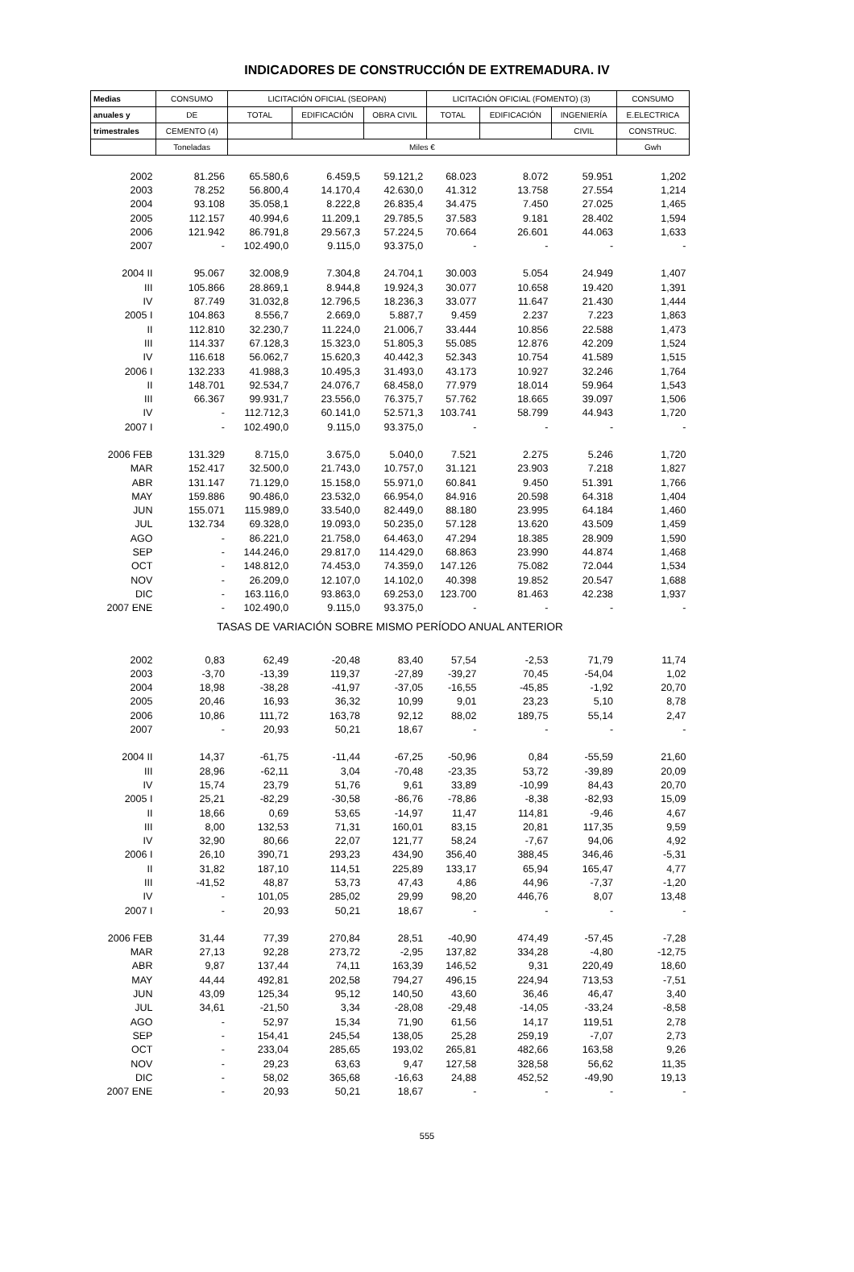INDICADORES DE CONSTRUCCIÓN DE EXTREMADURA. IV
| Medias | CONSUMO | LICITACIÓN OFICIAL (SEOPAN) | | | LICITACIÓN OFICIAL (FOMENTO) (3) | | | CONSUMO |
| --- | --- | --- | --- | --- | --- | --- | --- | --- |
| anuales y | DE | TOTAL | EDIFICACIÓN | OBRA CIVIL | TOTAL | EDIFICACIÓN | INGENIERÍA | E.ELECTRICA |
| trimestrales | CEMENTO (4) | | | | | | CIVIL | CONSTRUC. |
| | Toneladas | Miles € | | | | | | Gwh |
| 2002 | 81.256 | 65.580,6 | 6.459,5 | 59.121,2 | 68.023 | 8.072 | 59.951 | 1,202 |
| 2003 | 78.252 | 56.800,4 | 14.170,4 | 42.630,0 | 41.312 | 13.758 | 27.554 | 1,214 |
| 2004 | 93.108 | 35.058,1 | 8.222,8 | 26.835,4 | 34.475 | 7.450 | 27.025 | 1,465 |
| 2005 | 112.157 | 40.994,6 | 11.209,1 | 29.785,5 | 37.583 | 9.181 | 28.402 | 1,594 |
| 2006 | 121.942 | 86.791,8 | 29.567,3 | 57.224,5 | 70.664 | 26.601 | 44.063 | 1,633 |
| 2007 | - | 102.490,0 | 9.115,0 | 93.375,0 | - | - | - | - |
| 2004 II | 95.067 | 32.008,9 | 7.304,8 | 24.704,1 | 30.003 | 5.054 | 24.949 | 1,407 |
| III | 105.866 | 28.869,1 | 8.944,8 | 19.924,3 | 30.077 | 10.658 | 19.420 | 1,391 |
| IV | 87.749 | 31.032,8 | 12.796,5 | 18.236,3 | 33.077 | 11.647 | 21.430 | 1,444 |
| 2005 I | 104.863 | 8.556,7 | 2.669,0 | 5.887,7 | 9.459 | 2.237 | 7.223 | 1,863 |
| II | 112.810 | 32.230,7 | 11.224,0 | 21.006,7 | 33.444 | 10.856 | 22.588 | 1,473 |
| III | 114.337 | 67.128,3 | 15.323,0 | 51.805,3 | 55.085 | 12.876 | 42.209 | 1,524 |
| IV | 116.618 | 56.062,7 | 15.620,3 | 40.442,3 | 52.343 | 10.754 | 41.589 | 1,515 |
| 2006 I | 132.233 | 41.988,3 | 10.495,3 | 31.493,0 | 43.173 | 10.927 | 32.246 | 1,764 |
| II | 148.701 | 92.534,7 | 24.076,7 | 68.458,0 | 77.979 | 18.014 | 59.964 | 1,543 |
| III | 66.367 | 99.931,7 | 23.556,0 | 76.375,7 | 57.762 | 18.665 | 39.097 | 1,506 |
| IV | - | 112.712,3 | 60.141,0 | 52.571,3 | 103.741 | 58.799 | 44.943 | 1,720 |
| 2007 I | - | 102.490,0 | 9.115,0 | 93.375,0 | - | - | - | - |
| 2006 FEB | 131.329 | 8.715,0 | 3.675,0 | 5.040,0 | 7.521 | 2.275 | 5.246 | 1,720 |
| MAR | 152.417 | 32.500,0 | 21.743,0 | 10.757,0 | 31.121 | 23.903 | 7.218 | 1,827 |
| ABR | 131.147 | 71.129,0 | 15.158,0 | 55.971,0 | 60.841 | 9.450 | 51.391 | 1,766 |
| MAY | 159.886 | 90.486,0 | 23.532,0 | 66.954,0 | 84.916 | 20.598 | 64.318 | 1,404 |
| JUN | 155.071 | 115.989,0 | 33.540,0 | 82.449,0 | 88.180 | 23.995 | 64.184 | 1,460 |
| JUL | 132.734 | 69.328,0 | 19.093,0 | 50.235,0 | 57.128 | 13.620 | 43.509 | 1,459 |
| AGO | - | 86.221,0 | 21.758,0 | 64.463,0 | 47.294 | 18.385 | 28.909 | 1,590 |
| SEP | - | 144.246,0 | 29.817,0 | 114.429,0 | 68.863 | 23.990 | 44.874 | 1,468 |
| OCT | - | 148.812,0 | 74.453,0 | 74.359,0 | 147.126 | 75.082 | 72.044 | 1,534 |
| NOV | - | 26.209,0 | 12.107,0 | 14.102,0 | 40.398 | 19.852 | 20.547 | 1,688 |
| DIC | - | 163.116,0 | 93.863,0 | 69.253,0 | 123.700 | 81.463 | 42.238 | 1,937 |
| 2007 ENE | - | 102.490,0 | 9.115,0 | 93.375,0 | - | - | - | - |
| TASAS DE VARIACIÓN SOBRE MISMO PERÍODO ANUAL ANTERIOR | | | | | | | | |
| 2002 | 0,83 | 62,49 | -20,48 | 83,40 | 57,54 | -2,53 | 71,79 | 11,74 |
| 2003 | -3,70 | -13,39 | 119,37 | -27,89 | -39,27 | 70,45 | -54,04 | 1,02 |
| 2004 | 18,98 | -38,28 | -41,97 | -37,05 | -16,55 | -45,85 | -1,92 | 20,70 |
| 2005 | 20,46 | 16,93 | 36,32 | 10,99 | 9,01 | 23,23 | 5,10 | 8,78 |
| 2006 | 10,86 | 111,72 | 163,78 | 92,12 | 88,02 | 189,75 | 55,14 | 2,47 |
| 2007 | - | 20,93 | 50,21 | 18,67 | - | - | - | - |
| 2004 II | 14,37 | -61,75 | -11,44 | -67,25 | -50,96 | 0,84 | -55,59 | 21,60 |
| III | 28,96 | -62,11 | 3,04 | -70,48 | -23,35 | 53,72 | -39,89 | 20,09 |
| IV | 15,74 | 23,79 | 51,76 | 9,61 | 33,89 | -10,99 | 84,43 | 20,70 |
| 2005 I | 25,21 | -82,29 | -30,58 | -86,76 | -78,86 | -8,38 | -82,93 | 15,09 |
| II | 18,66 | 0,69 | 53,65 | -14,97 | 11,47 | 114,81 | -9,46 | 4,67 |
| III | 8,00 | 132,53 | 71,31 | 160,01 | 83,15 | 20,81 | 117,35 | 9,59 |
| IV | 32,90 | 80,66 | 22,07 | 121,77 | 58,24 | -7,67 | 94,06 | 4,92 |
| 2006 I | 26,10 | 390,71 | 293,23 | 434,90 | 356,40 | 388,45 | 346,46 | -5,31 |
| II | 31,82 | 187,10 | 114,51 | 225,89 | 133,17 | 65,94 | 165,47 | 4,77 |
| III | -41,52 | 48,87 | 53,73 | 47,43 | 4,86 | 44,96 | -7,37 | -1,20 |
| IV | - | 101,05 | 285,02 | 29,99 | 98,20 | 446,76 | 8,07 | 13,48 |
| 2007 I | - | 20,93 | 50,21 | 18,67 | - | - | - | - |
| 2006 FEB | 31,44 | 77,39 | 270,84 | 28,51 | -40,90 | 474,49 | -57,45 | -7,28 |
| MAR | 27,13 | 92,28 | 273,72 | -2,95 | 137,82 | 334,28 | -4,80 | -12,75 |
| ABR | 9,87 | 137,44 | 74,11 | 163,39 | 146,52 | 9,31 | 220,49 | 18,60 |
| MAY | 44,44 | 492,81 | 202,58 | 794,27 | 496,15 | 224,94 | 713,53 | -7,51 |
| JUN | 43,09 | 125,34 | 95,12 | 140,50 | 43,60 | 36,46 | 46,47 | 3,40 |
| JUL | 34,61 | -21,50 | 3,34 | -28,08 | -29,48 | -14,05 | -33,24 | -8,58 |
| AGO | - | 52,97 | 15,34 | 71,90 | 61,56 | 14,17 | 119,51 | 2,78 |
| SEP | - | 154,41 | 245,54 | 138,05 | 25,28 | 259,19 | -7,07 | 2,73 |
| OCT | - | 233,04 | 285,65 | 193,02 | 265,81 | 482,66 | 163,58 | 9,26 |
| NOV | - | 29,23 | 63,63 | 9,47 | 127,58 | 328,58 | 56,62 | 11,35 |
| DIC | - | 58,02 | 365,68 | -16,63 | 24,88 | 452,52 | -49,90 | 19,13 |
| 2007 ENE | - | 20,93 | 50,21 | 18,67 | - | - | - | - |
555